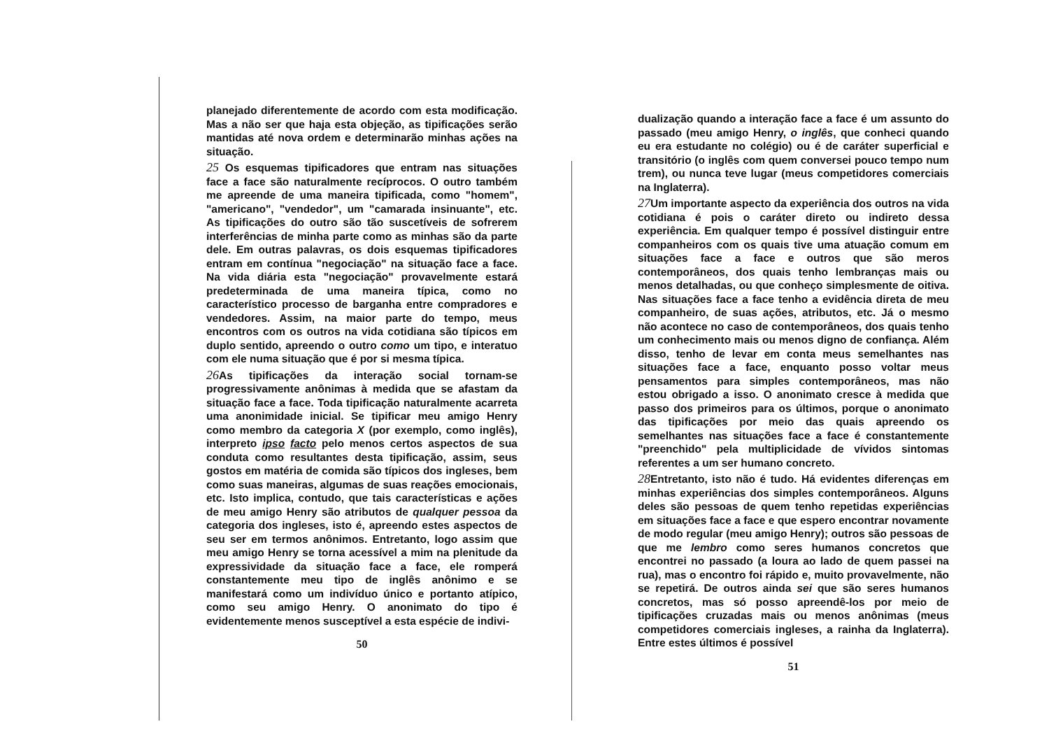planejado diferentemente de acordo com esta modificação. Mas a não ser que haja esta objeção, as tipificações serão mantidas até nova ordem e determinarão minhas ações na situação.
25 Os esquemas tipificadores que entram nas situações face a face são naturalmente recíprocos. O outro também me apreende de uma maneira tipificada, como "homem", "americano", "vendedor", um "camarada insinuante", etc. As tipificações do outro são tão suscetíveis de sofrerem interferências de minha parte como as minhas são da parte dele. Em outras palavras, os dois esquemas tipificadores entram em contínua "negociação" na situação face a face. Na vida diária esta "negociação" provavelmente estará predeterminada de uma maneira típica, como no característico processo de barganha entre compradores e vendedores. Assim, na maior parte do tempo, meus encontros com os outros na vida cotidiana são típicos em duplo sentido, apreendo o outro como um tipo, e interatuo com ele numa situação que é por si mesma típica.
26 As tipificações da interação social tornam-se progressivamente anônimas à medida que se afastam da situação face a face. Toda tipificação naturalmente acarreta uma anonimidade inicial. Se tipificar meu amigo Henry como membro da categoria X (por exemplo, como inglês), interpreto ipso facto pelo menos certos aspectos de sua conduta como resultantes desta tipificação, assim, seus gostos em matéria de comida são típicos dos ingleses, bem como suas maneiras, algumas de suas reações emocionais, etc. Isto implica, contudo, que tais características e ações de meu amigo Henry são atributos de qualquer pessoa da categoria dos ingleses, isto é, apreendo estes aspectos de seu ser em termos anônimos. Entretanto, logo assim que meu amigo Henry se torna acessível a mim na plenitude da expressividade da situação face a face, ele romperá constantemente meu tipo de inglês anônimo e se manifestará como um indivíduo único e portanto atípico, como seu amigo Henry. O anonimato do tipo é evidentemente menos susceptível a esta espécie de indivi-
50
dualização quando a interação face a face é um assunto do passado (meu amigo Henry, o inglês, que conheci quando eu era estudante no colégio) ou é de caráter superficial e transitório (o inglês com quem conversei pouco tempo num trem), ou nunca teve lugar (meus competidores comerciais na Inglaterra).
27 Um importante aspecto da experiência dos outros na vida cotidiana é pois o caráter direto ou indireto dessa experiência. Em qualquer tempo é possível distinguir entre companheiros com os quais tive uma atuação comum em situações face a face e outros que são meros contemporâneos, dos quais tenho lembranças mais ou menos detalhadas, ou que conheço simplesmente de oitiva. Nas situações face a face tenho a evidência direta de meu companheiro, de suas ações, atributos, etc. Já o mesmo não acontece no caso de contemporâneos, dos quais tenho um conhecimento mais ou menos digno de confiança. Além disso, tenho de levar em conta meus semelhantes nas situações face a face, enquanto posso voltar meus pensamentos para simples contemporâneos, mas não estou obrigado a isso. O anonimato cresce à medida que passo dos primeiros para os últimos, porque o anonimato das tipificações por meio das quais apreendo os semelhantes nas situações face a face é constantemente "preenchido" pela multiplicidade de vívidos sintomas referentes a um ser humano concreto.
28 Entretanto, isto não é tudo. Há evidentes diferenças em minhas experiências dos simples contemporâneos. Alguns deles são pessoas de quem tenho repetidas experiências em situações face a face e que espero encontrar novamente de modo regular (meu amigo Henry); outros são pessoas de que me lembro como seres humanos concretos que encontrei no passado (a loura ao lado de quem passei na rua), mas o encontro foi rápido e, muito provavelmente, não se repetirá. De outros ainda sei que são seres humanos concretos, mas só posso apreendê-los por meio de tipificações cruzadas mais ou menos anônimas (meus competidores comerciais ingleses, a rainha da Inglaterra). Entre estes últimos é possível
51